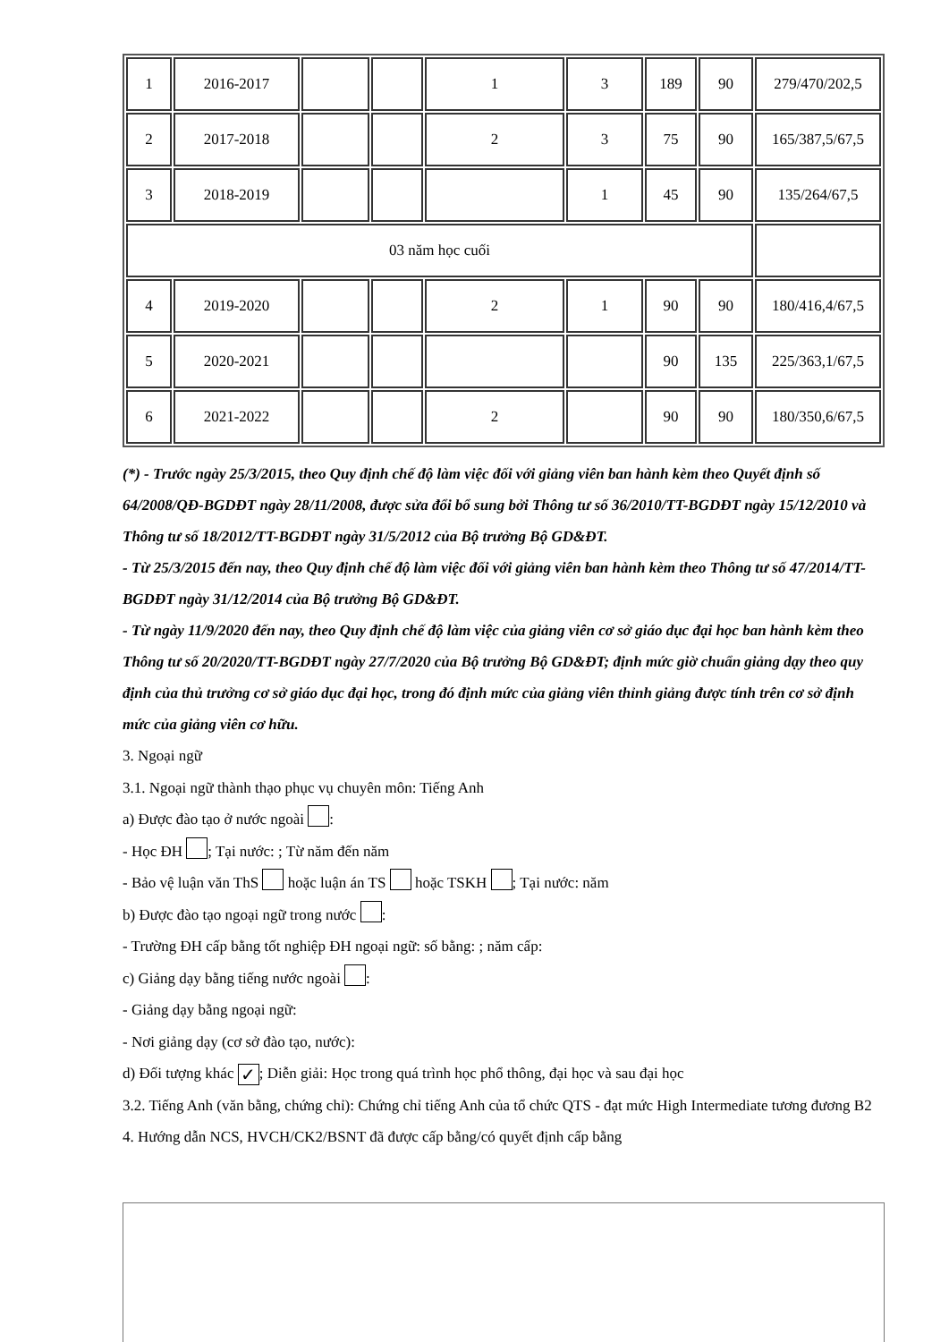| 1 | 2016-2017 | | | 1 | 3 | 189 | 90 | 279/470/202,5 |
| 2 | 2017-2018 | | | 2 | 3 | 75 | 90 | 165/387,5/67,5 |
| 3 | 2018-2019 | | | | 1 | 45 | 90 | 135/264/67,5 |
| 03 năm học cuối | | | | | | | | |
| 4 | 2019-2020 | | | 2 | 1 | 90 | 90 | 180/416,4/67,5 |
| 5 | 2020-2021 | | | | | 90 | 135 | 225/363,1/67,5 |
| 6 | 2021-2022 | | | 2 | | 90 | 90 | 180/350,6/67,5 |
(*) - Trước ngày 25/3/2015, theo Quy định chế độ làm việc đối với giảng viên ban hành kèm theo Quyết định số 64/2008/QĐ-BGDĐT ngày 28/11/2008, được sửa đổi bổ sung bởi Thông tư số 36/2010/TT-BGDĐT ngày 15/12/2010 và Thông tư số 18/2012/TT-BGDĐT ngày 31/5/2012 của Bộ trưởng Bộ GD&ĐT.
- Từ 25/3/2015 đến nay, theo Quy định chế độ làm việc đối với giảng viên ban hành kèm theo Thông tư số 47/2014/TT-BGDĐT ngày 31/12/2014 của Bộ trưởng Bộ GD&ĐT.
- Từ ngày 11/9/2020 đến nay, theo Quy định chế độ làm việc của giảng viên cơ sở giáo dục đại học ban hành kèm theo Thông tư số 20/2020/TT-BGDĐT ngày 27/7/2020 của Bộ trưởng Bộ GD&ĐT; định mức giờ chuẩn giảng dạy theo quy định của thủ trưởng cơ sở giáo dục đại học, trong đó định mức của giảng viên thỉnh giảng được tính trên cơ sở định mức của giảng viên cơ hữu.
3. Ngoại ngữ
3.1. Ngoại ngữ thành thạo phục vụ chuyên môn: Tiếng Anh
a) Được đào tạo ở nước ngoài :
- Học ĐH ; Tại nước: ; Từ năm đến năm
- Bảo vệ luận văn ThS hoặc luận án TS hoặc TSKH ; Tại nước: năm
b) Được đào tạo ngoại ngữ trong nước :
- Trường ĐH cấp bằng tốt nghiệp ĐH ngoại ngữ: số bằng: ; năm cấp:
c) Giảng dạy bằng tiếng nước ngoài :
- Giảng dạy bằng ngoại ngữ:
- Nơi giảng dạy (cơ sở đào tạo, nước):
d) Đối tượng khác ✓; Diễn giải: Học trong quá trình học phổ thông, đại học và sau đại học
3.2. Tiếng Anh (văn bằng, chứng chỉ): Chứng chỉ tiếng Anh của tổ chức QTS - đạt mức High Intermediate tương đương B2
4. Hướng dẫn NCS, HVCH/CK2/BSNT đã được cấp bằng/có quyết định cấp bằng